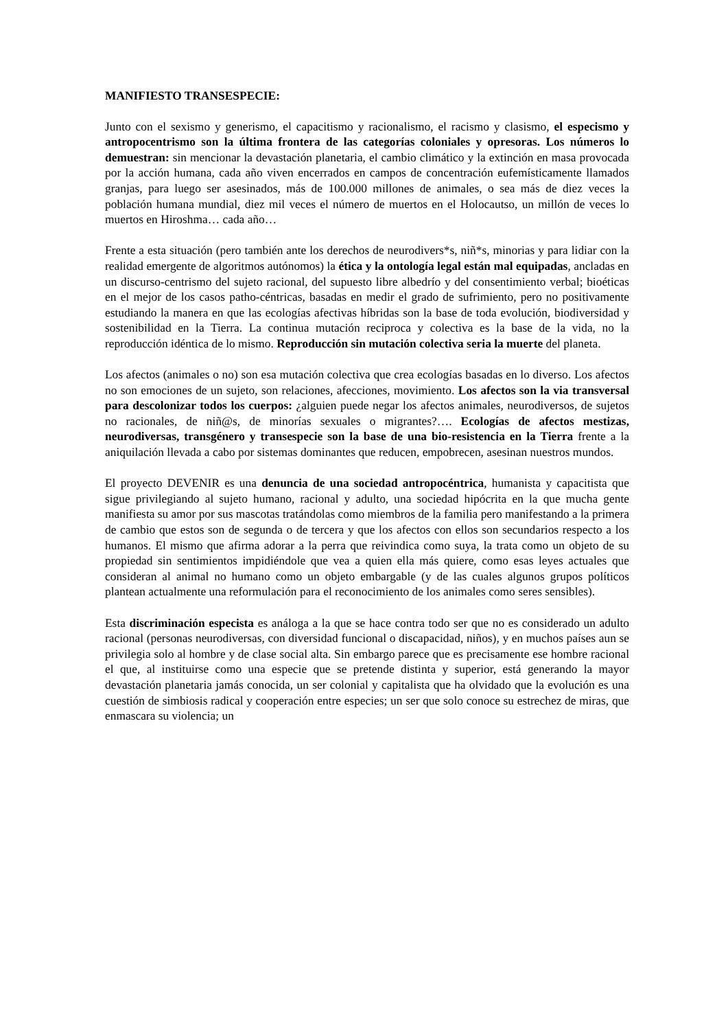MANIFIESTO TRANSESPECIE:
Junto con el sexismo y generismo, el capacitismo y racionalismo, el racismo y clasismo, el especismo y antropocentrismo son la última frontera de las categorías coloniales y opresoras. Los números lo demuestran: sin mencionar la devastación planetaria, el cambio climático y la extinción en masa provocada por la acción humana, cada año viven encerrados en campos de concentración eufemísticamente llamados granjas, para luego ser asesinados, más de 100.000 millones de animales, o sea más de diez veces la población humana mundial, diez mil veces el número de muertos en el Holocautso, un millón de veces lo muertos en Hiroshma… cada año…
Frente a esta situación (pero también ante los derechos de neurodivers*s, niñ*s, minorias y para lidiar con la realidad emergente de algoritmos autónomos) la ética y la ontología legal están mal equipadas, ancladas en un discurso-centrismo del sujeto racional, del supuesto libre albedrío y del consentimiento verbal; bioéticas en el mejor de los casos patho-céntricas, basadas en medir el grado de sufrimiento, pero no positivamente estudiando la manera en que las ecologías afectivas híbridas son la base de toda evolución, biodiversidad y sostenibilidad en la Tierra. La continua mutación reciproca y colectiva es la base de la vida, no la reproducción idéntica de lo mismo. Reproducción sin mutación colectiva seria la muerte del planeta.
Los afectos (animales o no) son esa mutación colectiva que crea ecologías basadas en lo diverso. Los afectos no son emociones de un sujeto, son relaciones, afecciones, movimiento. Los afectos son la via transversal para descolonizar todos los cuerpos: ¿alguien puede negar los afectos animales, neurodiversos, de sujetos no racionales, de niñ@s, de minorías sexuales o migrantes?…. Ecologías de afectos mestizas, neurodiversas, transgénero y transespecie son la base de una bio-resistencia en la Tierra frente a la aniquilación llevada a cabo por sistemas dominantes que reducen, empobrecen, asesinan nuestros mundos.
El proyecto DEVENIR es una denuncia de una sociedad antropocéntrica, humanista y capacitista que sigue privilegiando al sujeto humano, racional y adulto, una sociedad hipócrita en la que mucha gente manifiesta su amor por sus mascotas tratándolas como miembros de la familia pero manifestando a la primera de cambio que estos son de segunda o de tercera y que los afectos con ellos son secundarios respecto a los humanos. El mismo que afirma adorar a la perra que reivindica como suya, la trata como un objeto de su propiedad sin sentimientos impidiéndole que vea a quien ella más quiere, como esas leyes actuales que consideran al animal no humano como un objeto embargable (y de las cuales algunos grupos políticos plantean actualmente una reformulación para el reconocimiento de los animales como seres sensibles).
Esta discriminación especista es análoga a la que se hace contra todo ser que no es considerado un adulto racional (personas neurodiversas, con diversidad funcional o discapacidad, niños), y en muchos países aun se privilegia solo al hombre y de clase social alta. Sin embargo parece que es precisamente ese hombre racional el que, al instituirse como una especie que se pretende distinta y superior, está generando la mayor devastación planetaria jamás conocida, un ser colonial y capitalista que ha olvidado que la evolución es una cuestión de simbiosis radical y cooperación entre especies; un ser que solo conoce su estrechez de miras, que enmascara su violencia; un